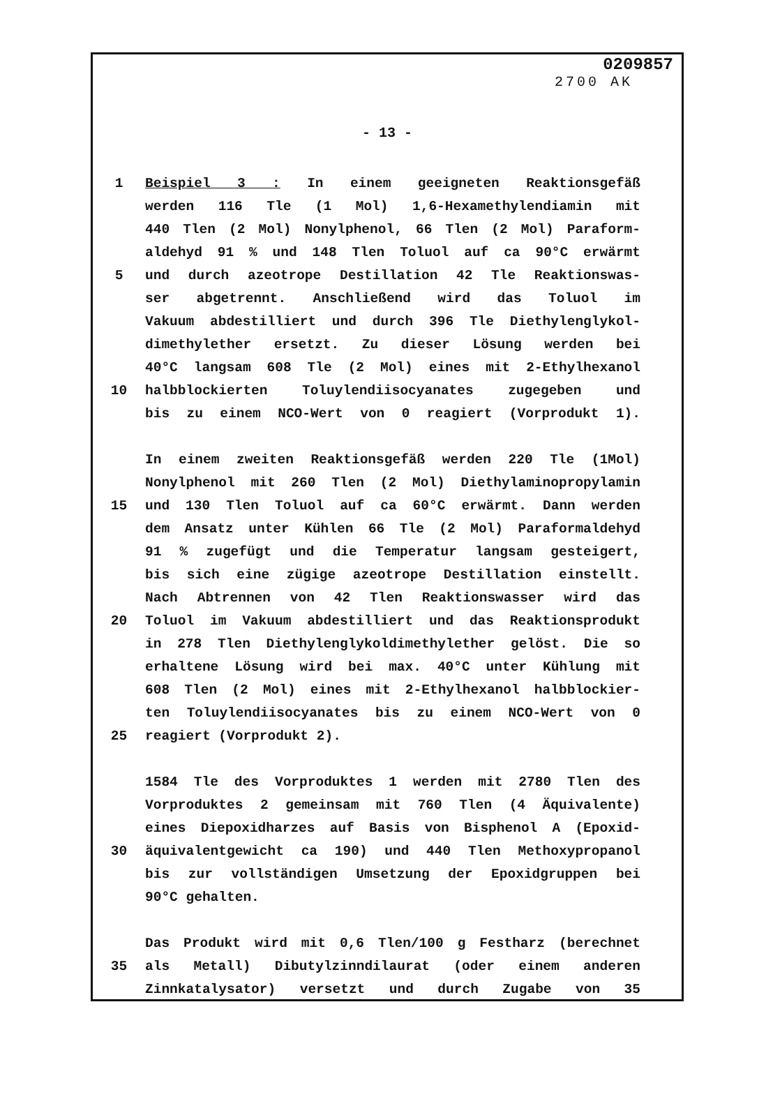0209857
2700 AK
- 13 -
1 Beispiel 3 : In einem geeigneten Reaktionsgefäß
werden 116 Tle (1 Mol) 1,6-Hexamethylendiamin mit
440 Tlen (2 Mol) Nonylphenol, 66 Tlen (2 Mol) Paraform-
aldehyd 91 % und 148 Tlen Toluol auf ca 90°C erwärmt
5 und durch azeotrope Destillation 42 Tle Reaktionswas-
ser abgetrennt. Anschließend wird das Toluol im
Vakuum abdestilliert und durch 396 Tle Diethylenglykol-
dimethylether ersetzt. Zu dieser Lösung werden bei
40°C langsam 608 Tle (2 Mol) eines mit 2-Ethylhexanol
10 halbblockierten Toluylendiisocyanates zugegeben und
bis zu einem NCO-Wert von 0 reagiert (Vorprodukt 1).
In einem zweiten Reaktionsgefäß werden 220 Tle (1Mol)
Nonylphenol mit 260 Tlen (2 Mol) Diethylaminopropylamin
15 und 130 Tlen Toluol auf ca 60°C erwärmt. Dann werden
dem Ansatz unter Kühlen 66 Tle (2 Mol) Paraformaldehyd
91 % zugefügt und die Temperatur langsam gesteigert,
bis sich eine zügige azeotrope Destillation einstellt.
Nach Abtrennen von 42 Tlen Reaktionswasser wird das
20 Toluol im Vakuum abdestilliert und das Reaktionsprodukt
in 278 Tlen Diethylenglykoldimethylether gelöst. Die so
erhaltene Lösung wird bei max. 40°C unter Kühlung mit
608 Tlen (2 Mol) eines mit 2-Ethylhexanol halbblockier-
ten Toluylendiisocyanates bis zu einem NCO-Wert von 0
25 reagiert (Vorprodukt 2).
1584 Tle des Vorproduktes 1 werden mit 2780 Tlen des
Vorproduktes 2 gemeinsam mit 760 Tlen (4 Äquivalente)
eines Diepoxidharzes auf Basis von Bisphenol A (Epoxid-
30 äquivalentgewicht ca 190) und 440 Tlen Methoxypropanol
bis zur vollständigen Umsetzung der Epoxidgruppen bei
90°C gehalten.
Das Produkt wird mit 0,6 Tlen/100 g Festharz (berechnet
35 als Metall) Dibutylzinndilaurat (oder einem anderen
Zinnkatalysator) versetzt und durch Zugabe von 35